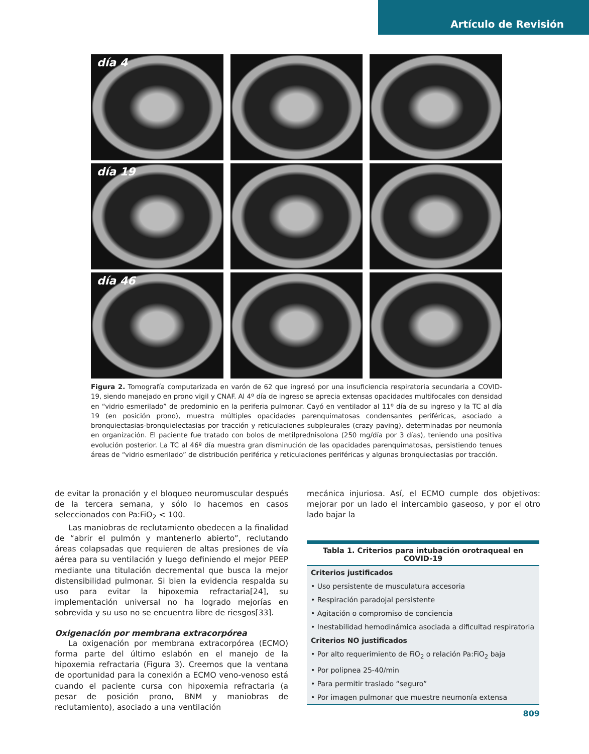Artículo de Revisión
día 4
día 19
día 46
Figura 2. Tomografía computarizada en varón de 62 que ingresó por una insuficiencia respiratoria secundaria a COVID-19, siendo manejado en prono vigil y CNAF. Al 4º día de ingreso se aprecia extensas opacidades multifocales con densidad en “vidrio esmerilado” de predominio en la periferia pulmonar. Cayó en ventilador al 11º día de su ingreso y la TC al día 19 (en posición prono), muestra múltiples opacidades parenquimatosas condensantes periféricas, asociado a bronquiectasias-bronquielectasias por tracción y reticulaciones subpleurales (crazy paving), determinadas por neumonía en organización. El paciente fue tratado con bolos de metilprednisolona (250 mg/día por 3 días), teniendo una positiva evolución posterior. La TC al 46º día muestra gran disminución de las opacidades parenquimatosas, persistiendo tenues áreas de “vidrio esmerilado” de distribución periférica y reticulaciones periféricas y algunas bronquiectasias por tracción.
de evitar la pronación y el bloqueo neuromuscular después de la tercera semana, y sólo lo hacemos en casos seleccionados con Pa:FiO<sub>2</sub> < 100.
Las maniobras de reclutamiento obedecen a la finalidad de “abrir el pulmón y mantenerlo abierto”, reclutando áreas colapsadas que requieren de altas presiones de vía aérea para su ventilación y luego definiendo el mejor PEEP mediante una titulación decremental que busca la mejor distensibilidad pulmonar. Si bien la evidencia respalda su uso para evitar la hipoxemia refractaria[24], su implementación universal no ha logrado mejorías en sobrevida y su uso no se encuentra libre de riesgos[33].
Oxigenación por membrana extracorpórea
La oxigenación por membrana extracorpórea (ECMO) forma parte del último eslabón en el manejo de la hipoxemia refractaria (Figura 3). Creemos que la ventana de oportunidad para la conexión a ECMO veno-venoso está cuando el paciente cursa con hipoxemia refractaria (a pesar de posición prono, BNM y maniobras de reclutamiento), asociado a una ventilación
mecánica injuriosa. Así, el ECMO cumple dos objetivos: mejorar por un lado el intercambio gaseoso, y por el otro lado bajar la
| Tabla 1. Criterios para intubación orotraqueal en COVID-19 |
| --- |
| Criterios justificados |
| • Uso persistente de musculatura accesoria |
| • Respiración paradojal persistente |
| • Agitación o compromiso de conciencia |
| • Inestabilidad hemodinámica asociada a dificultad respiratoria |
| Criterios NO justificados |
| • Por alto requerimiento de FiO<sub>2</sub> o relación Pa:FiO<sub>2</sub> baja |
| • Por polipnea 25-40/min |
| • Para permitir traslado “seguro” |
| • Por imagen pulmonar que muestre neumonía extensa |
809